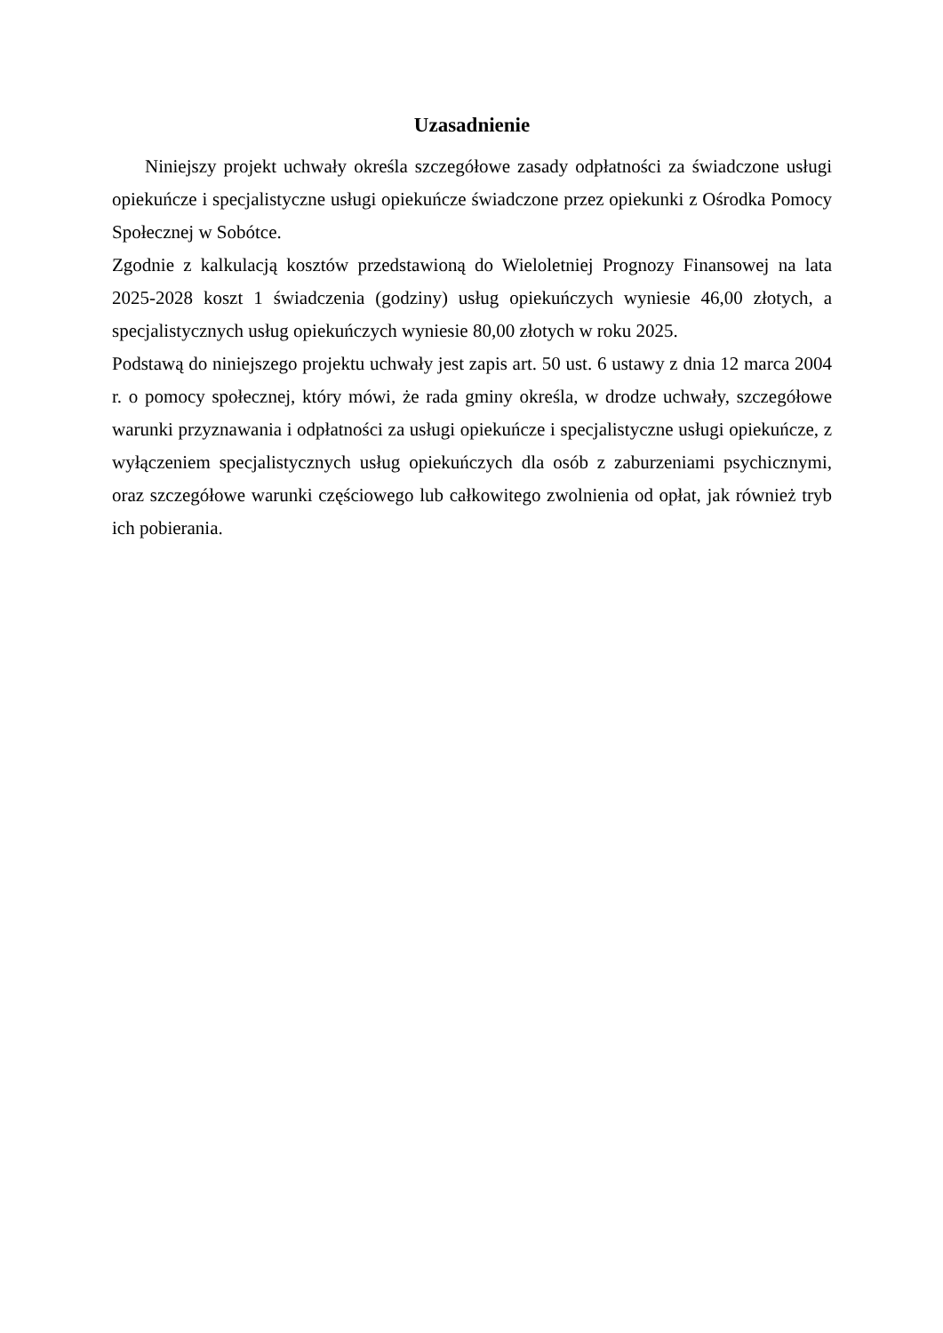Uzasadnienie
Niniejszy projekt uchwały określa szczegółowe zasady odpłatności za świadczone usługi opiekuńcze i specjalistyczne usługi opiekuńcze świadczone przez opiekunki z Ośrodka Pomocy Społecznej w Sobótce.
Zgodnie z kalkulacją kosztów przedstawioną do Wieloletniej Prognozy Finansowej na lata 2025-2028 koszt 1 świadczenia (godziny) usług opiekuńczych wyniesie 46,00 złotych, a specjalistycznych usług opiekuńczych wyniesie 80,00 złotych w roku 2025.
Podstawą do niniejszego projektu uchwały jest zapis art. 50 ust. 6 ustawy z dnia 12 marca 2004 r. o pomocy społecznej, który mówi, że rada gminy określa, w drodze uchwały, szczegółowe warunki przyznawania i odpłatności za usługi opiekuńcze i specjalistyczne usługi opiekuńcze, z wyłączeniem specjalistycznych usług opiekuńczych dla osób z zaburzeniami psychicznymi, oraz szczegółowe warunki częściowego lub całkowitego zwolnienia od opłat, jak również tryb ich pobierania.